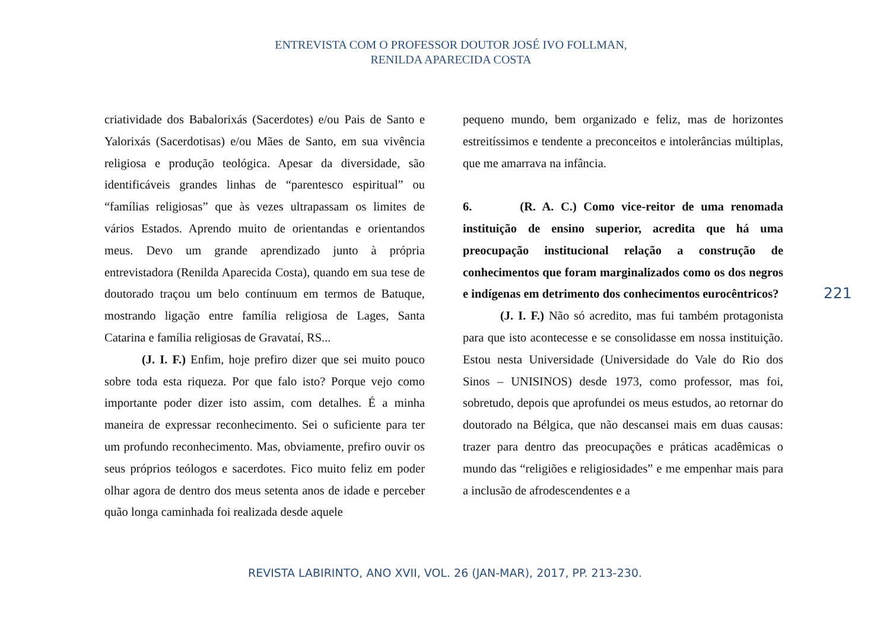ENTREVISTA COM O PROFESSOR DOUTOR JOSÉ IVO FOLLMAN,
RENILDA APARECIDA COSTA
criatividade dos Babalorixás (Sacerdotes) e/ou Pais de Santo e Yalorixás (Sacerdotisas) e/ou Mães de Santo, em sua vivência religiosa e produção teológica. Apesar da diversidade, são identificáveis grandes linhas de “parentesco espiritual” ou “famílias religiosas” que às vezes ultrapassam os limites de vários Estados. Aprendo muito de orientandas e orientandos meus. Devo um grande aprendizado junto à própria entrevistadora (Renilda Aparecida Costa), quando em sua tese de doutorado traçou um belo contínuum em termos de Batuque, mostrando ligação entre família religiosa de Lages, Santa Catarina e família religiosas de Gravataí, RS...
(J. I. F.) Enfim, hoje prefiro dizer que sei muito pouco sobre toda esta riqueza. Por que falo isto? Porque vejo como importante poder dizer isto assim, com detalhes. É a minha maneira de expressar reconhecimento. Sei o suficiente para ter um profundo reconhecimento. Mas, obviamente, prefiro ouvir os seus próprios teólogos e sacerdotes. Fico muito feliz em poder olhar agora de dentro dos meus setenta anos de idade e perceber quão longa caminhada foi realizada desde aquele
pequeno mundo, bem organizado e feliz, mas de horizontes estreitíssimos e tendente a preconceitos e intolerâncias múltiplas, que me amarrava na infância.
6. (R. A. C.) Como vice-reitor de uma renomada instituição de ensino superior, acredita que há uma preocupação institucional relação a construção de conhecimentos que foram marginalizados como os dos negros e indígenas em detrimento dos conhecimentos eurocêntricos?
(J. I. F.) Não só acredito, mas fui também protagonista para que isto acontecesse e se consolidasse em nossa instituição. Estou nesta Universidade (Universidade do Vale do Rio dos Sinos – UNISINOS) desde 1973, como professor, mas foi, sobretudo, depois que aprofundei os meus estudos, ao retornar do doutorado na Bélgica, que não descansei mais em duas causas: trazer para dentro das preocupações e práticas acadêmicas o mundo das “religiões e religiosidades” e me empenhar mais para a inclusão de afrodescendentes e a
221
REVISTA LABIRINTO, ANO XVII, VOL. 26 (JAN-MAR), 2017, PP. 213-230.